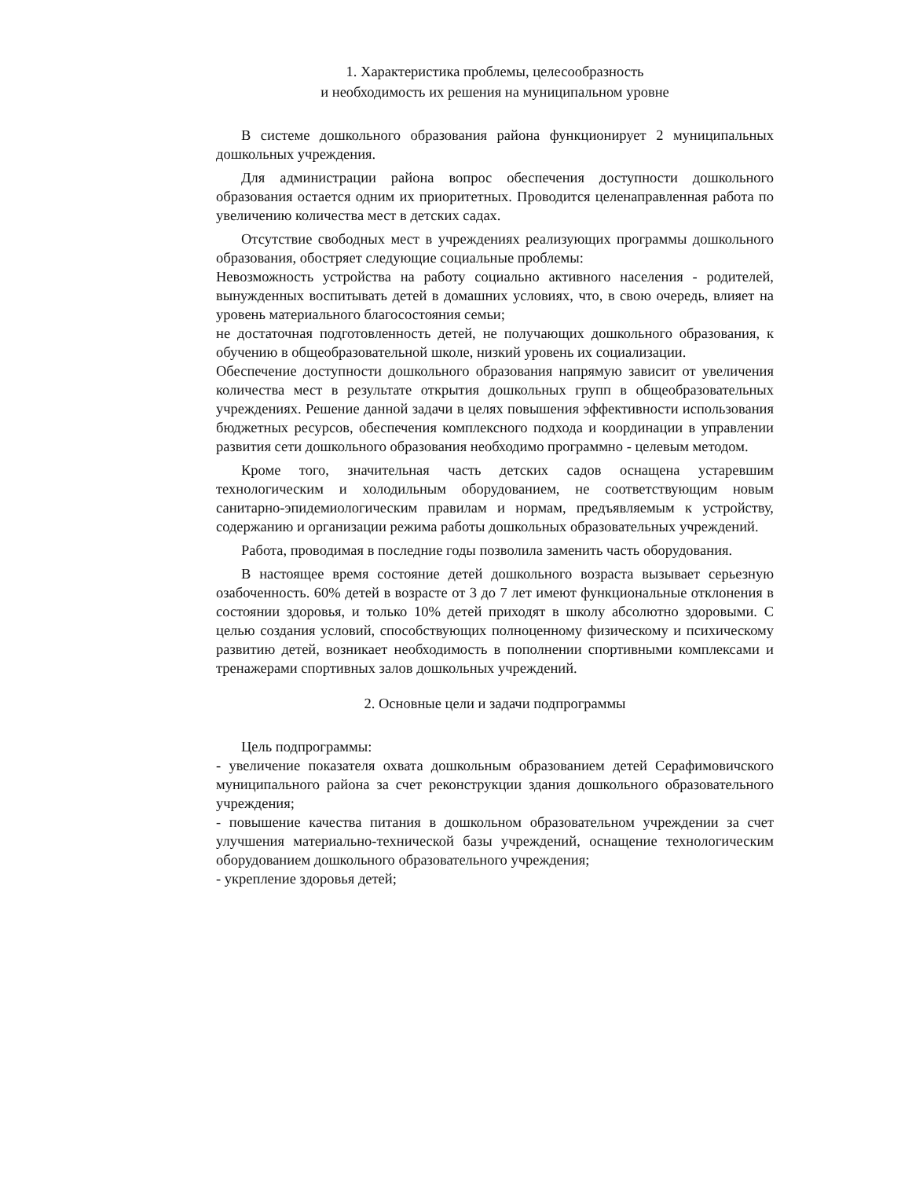1. Характеристика проблемы, целесообразность
и необходимость их решения на муниципальном уровне
В системе дошкольного образования района функционирует 2 муниципальных дошкольных учреждения.
Для администрации района вопрос обеспечения доступности дошкольного образования остается одним их приоритетных. Проводится целенаправленная работа по увеличению количества мест в детских садах.
Отсутствие свободных мест в учреждениях реализующих программы дошкольного образования, обостряет следующие социальные проблемы:
Невозможность устройства на работу социально активного населения - родителей, вынужденных воспитывать детей в домашних условиях, что, в свою очередь, влияет на уровень материального благосостояния семьи;
не достаточная подготовленность детей, не получающих дошкольного образования, к обучению в общеобразовательной школе, низкий уровень их социализации.
Обеспечение доступности дошкольного образования напрямую зависит от увеличения количества мест в результате открытия дошкольных групп в общеобразовательных учреждениях. Решение данной задачи в целях повышения эффективности использования бюджетных ресурсов, обеспечения комплексного подхода и координации в управлении развития сети дошкольного образования необходимо программно - целевым методом.
Кроме того, значительная часть детских садов оснащена устаревшим технологическим и холодильным оборудованием, не соответствующим новым санитарно-эпидемиологическим правилам и нормам, предъявляемым к устройству, содержанию и организации режима работы дошкольных образовательных учреждений.
Работа, проводимая в последние годы позволила заменить часть оборудования.
В настоящее время состояние детей дошкольного возраста вызывает серьезную озабоченность. 60% детей в возрасте от 3 до 7 лет имеют функциональные отклонения в состоянии здоровья, и только 10% детей приходят в школу абсолютно здоровыми. С целью создания условий, способствующих полноценному физическому и психическому развитию детей, возникает необходимость в пополнении спортивными комплексами и тренажерами спортивных залов дошкольных учреждений.
2. Основные цели и задачи подпрограммы
Цель подпрограммы:
- увеличение показателя охвата дошкольным образованием детей Серафимовичского муниципального района за счет реконструкции здания дошкольного образовательного учреждения;
- повышение качества питания в дошкольном образовательном учреждении за счет улучшения материально-технической базы учреждений, оснащение технологическим оборудованием дошкольного образовательного учреждения;
- укрепление здоровья детей;